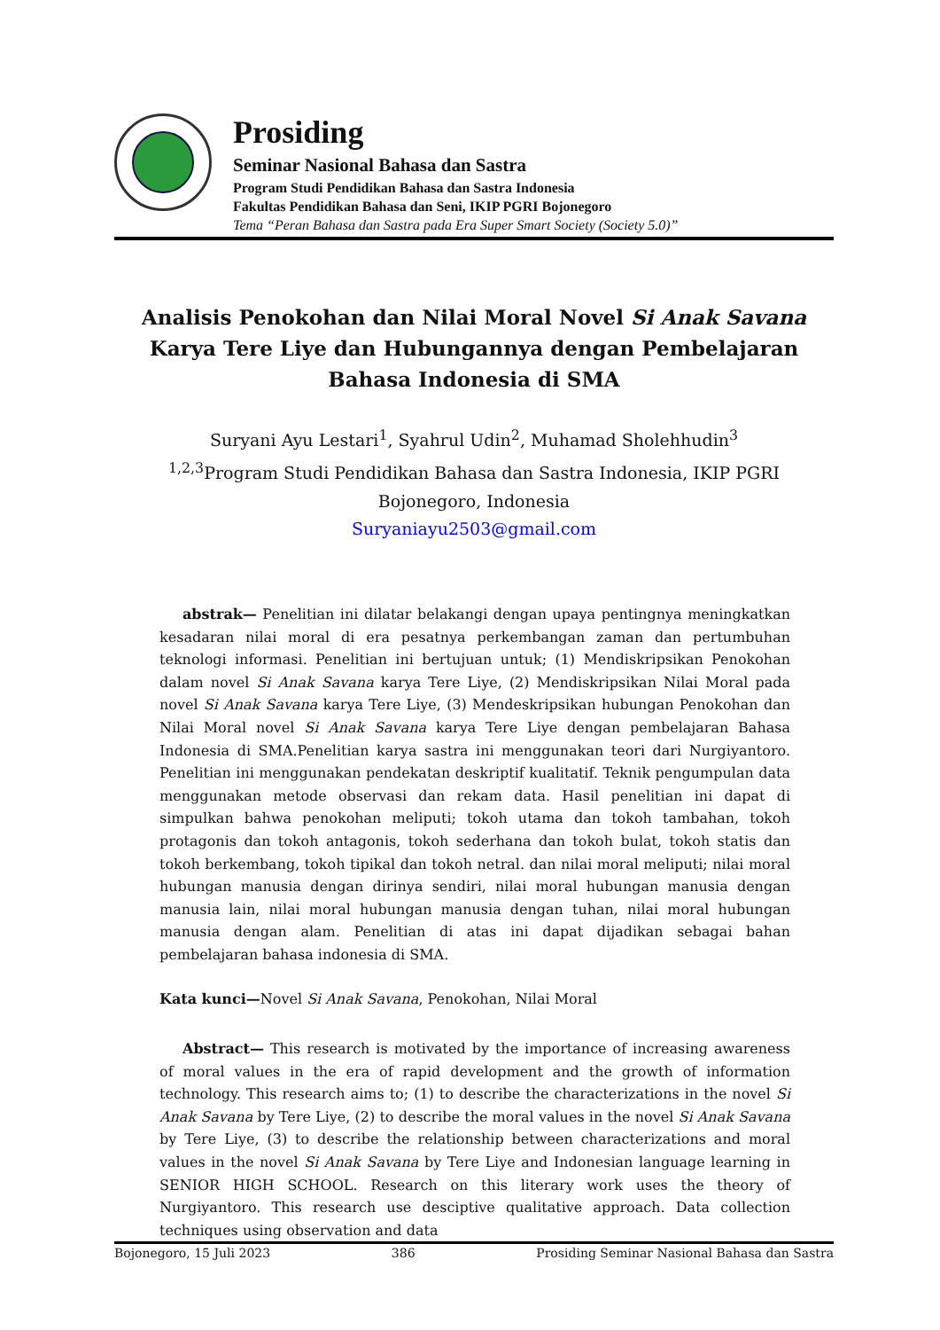Prosiding
Seminar Nasional Bahasa dan Sastra
Program Studi Pendidikan Bahasa dan Sastra Indonesia
Fakultas Pendidikan Bahasa dan Seni, IKIP PGRI Bojonegoro
Tema “Peran Bahasa dan Sastra pada Era Super Smart Society (Society 5.0)”
Analisis Penokohan dan Nilai Moral Novel Si Anak Savana Karya Tere Liye dan Hubungannya dengan Pembelajaran Bahasa Indonesia di SMA
Suryani Ayu Lestari<sup>1</sup>, Syahrul Udin<sup>2</sup>, Muhamad Sholehhudin<sup>3</sup>
<sup>1,2,3</sup>Program Studi Pendidikan Bahasa dan Sastra Indonesia, IKIP PGRI Bojonegoro, Indonesia
Suryaniayu2503@gmail.com
abstrak— Penelitian ini dilatar belakangi dengan upaya pentingnya meningkatkan kesadaran nilai moral di era pesatnya perkembangan zaman dan pertumbuhan teknologi informasi. Penelitian ini bertujuan untuk; (1) Mendiskripsikan Penokohan dalam novel Si Anak Savana karya Tere Liye, (2) Mendiskripsikan Nilai Moral pada novel Si Anak Savana karya Tere Liye, (3) Mendeskripsikan hubungan Penokohan dan Nilai Moral novel Si Anak Savana karya Tere Liye dengan pembelajaran Bahasa Indonesia di SMA.Penelitian karya sastra ini menggunakan teori dari Nurgiyantoro. Penelitian ini menggunakan pendekatan deskriptif kualitatif. Teknik pengumpulan data menggunakan metode observasi dan rekam data. Hasil penelitian ini dapat di simpulkan bahwa penokohan meliputi; tokoh utama dan tokoh tambahan, tokoh protagonis dan tokoh antagonis, tokoh sederhana dan tokoh bulat, tokoh statis dan tokoh berkembang, tokoh tipikal dan tokoh netral. dan nilai moral meliputi; nilai moral hubungan manusia dengan dirinya sendiri, nilai moral hubungan manusia dengan manusia lain, nilai moral hubungan manusia dengan tuhan, nilai moral hubungan manusia dengan alam. Penelitian di atas ini dapat dijadikan sebagai bahan pembelajaran bahasa indonesia di SMA.
Kata kunci—Novel Si Anak Savana, Penokohan, Nilai Moral
Abstract— This research is motivated by the importance of increasing awareness of moral values in the era of rapid development and the growth of information technology. This research aims to; (1) to describe the characterizations in the novel Si Anak Savana by Tere Liye, (2) to describe the moral values in the novel Si Anak Savana by Tere Liye, (3) to describe the relationship between characterizations and moral values in the novel Si Anak Savana by Tere Liye and Indonesian language learning in SENIOR HIGH SCHOOL. Research on this literary work uses the theory of Nurgiyantoro. This research use desciptive qualitative approach. Data collection techniques using observation and data
Bojonegoro, 15 Juli 2023 386 Prosiding Seminar Nasional Bahasa dan Sastra